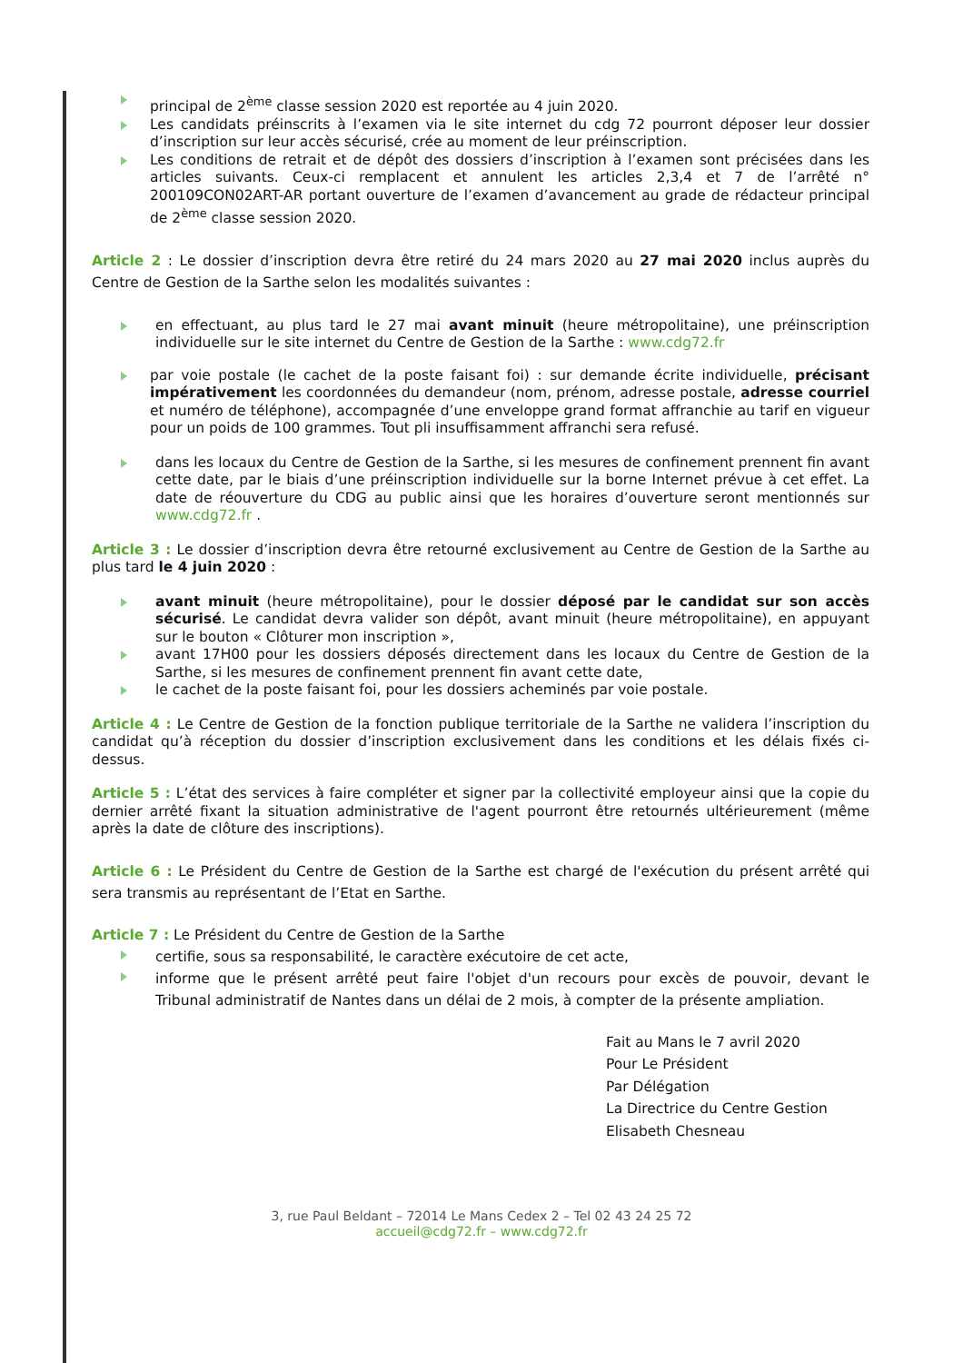principal de 2<sup>ème</sup> classe session 2020 est reportée au 4 juin 2020.
Les candidats préinscrits à l’examen via le site internet du cdg 72 pourront déposer leur dossier d’inscription sur leur accès sécurisé, crée au moment de leur préinscription.
Les conditions de retrait et de dépôt des dossiers d’inscription à l’examen sont précisées dans les articles suivants. Ceux-ci remplacent et annulent les articles 2,3,4 et 7 de l’arrêté n° 200109CON02ART-AR portant ouverture de l’examen d’avancement au grade de rédacteur principal de 2<sup>ème</sup> classe session 2020.
Article 2 : Le dossier d’inscription devra être retiré du 24 mars 2020 au 27 mai 2020 inclus auprès du Centre de Gestion de la Sarthe selon les modalités suivantes :
en effectuant, au plus tard le 27 mai avant minuit (heure métropolitaine), une préinscription individuelle sur le site internet du Centre de Gestion de la Sarthe : www.cdg72.fr
par voie postale (le cachet de la poste faisant foi) : sur demande écrite individuelle, précisant impérativement les coordonnées du demandeur (nom, prénom, adresse postale, adresse courriel et numéro de téléphone), accompagnée d’une enveloppe grand format affranchie au tarif en vigueur pour un poids de 100 grammes. Tout pli insuffisamment affranchi sera refusé.
dans les locaux du Centre de Gestion de la Sarthe, si les mesures de confinement prennent fin avant cette date, par le biais d’une préinscription individuelle sur la borne Internet prévue à cet effet. La date de réouverture du CDG au public ainsi que les horaires d’ouverture seront mentionnés sur www.cdg72.fr .
Article 3 : Le dossier d’inscription devra être retourné exclusivement au Centre de Gestion de la Sarthe au plus tard le 4 juin 2020 :
avant minuit (heure métropolitaine), pour le dossier déposé par le candidat sur son accès sécurisé. Le candidat devra valider son dépôt, avant minuit (heure métropolitaine), en appuyant sur le bouton « Clôturer mon inscription »,
avant 17H00 pour les dossiers déposés directement dans les locaux du Centre de Gestion de la Sarthe, si les mesures de confinement prennent fin avant cette date,
le cachet de la poste faisant foi, pour les dossiers acheminés par voie postale.
Article 4 : Le Centre de Gestion de la fonction publique territoriale de la Sarthe ne validera l’inscription du candidat qu’à réception du dossier d’inscription exclusivement dans les conditions et les délais fixés ci-dessus.
Article 5 : L’état des services à faire compléter et signer par la collectivité employeur ainsi que la copie du dernier arrêté fixant la situation administrative de l'agent pourront être retournés ultérieurement (même après la date de clôture des inscriptions).
Article 6 : Le Président du Centre de Gestion de la Sarthe est chargé de l'exécution du présent arrêté qui sera transmis au représentant de l’Etat en Sarthe.
Article 7 : Le Président du Centre de Gestion de la Sarthe
certifie, sous sa responsabilité, le caractère exécutoire de cet acte,
informe que le présent arrêté peut faire l'objet d'un recours pour excès de pouvoir, devant le Tribunal administratif de Nantes dans un délai de 2 mois, à compter de la présente ampliation.
Fait au Mans le 7 avril 2020
Pour Le Président
Par Délégation
La Directrice du Centre Gestion
Elisabeth Chesneau
3, rue Paul Beldant – 72014 Le Mans Cedex 2 – Tel 02 43 24 25 72
accueil@cdg72.fr – www.cdg72.fr